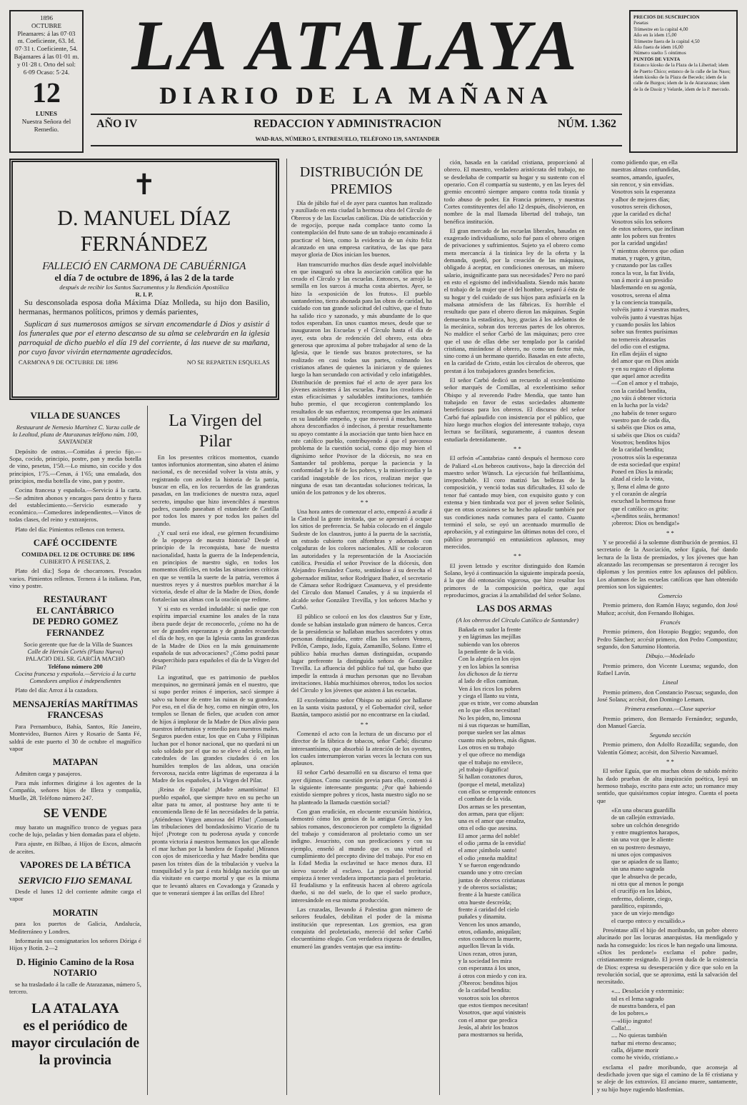1896
OCTUBRE
Pleamares: á las 07·03 m. Coeficiente, 63. Id. 07·31 t. Coeficiente, 54. Bajamares á las 01·01 m. y 01·28 t. Orto del sol: 6·09 Ocaso: 5·24.
12
LUNES
Nuestra Señora del Remedio.
LA ATALAYA
DIARIO DE LA MAÑANA
AÑO IV REDACCION Y ADMINISTRACION
WAD-RAS, NÚMERO 5, ENTRESUELO, TELÉFONO 139, SANTANDER NÚM. 1.362
PRECIOS DE SUSCRIPCION
Pesetas
Trimestre en la capital 4,00
Año en la idem 15,00
Trimestre fuera de la capital 4,50
Año fuera de idem 16,00
Número suelto 5 céntimos
PUNTOS DE VENTA
Estanco kiosko de la Plaza de la Libertad; idem de Puerto Chico; estanco de la calle de las Naos; idem kiosko de la Plaza de Becedo; idem de la calle de Burgos; idem de la de Atarazanas; idem de la de Daoiz y Velarde, idem de la P. mercado.
✝
D. MANUEL DÍAZ FERNÁNDEZ
FALLECIÓ EN CARMONA DE CABUÉRNIGA
el día 7 de octubre de 1896, á las 2 de la tarde
después de recibir los Santos Sacramentos y la Bendición Apostólica
R. I. P.
Su desconsolada esposa doña Máxima Díaz Molleda, su hijo don Basilio, hermanas, hermanos políticos, primos y demás parientes,
Suplican á sus numerosos amigos se sirvan encomendarle á Dios y asistir á los funerales que por el eterno descanso de su alma se celebrarán en la iglesia parroquial de dicho pueblo el día 19 del corriente, á las nueve de su mañana, por cuyo favor vivirán eternamente agradecidos.
CARMONA 9 DE OCTUBRE DE 1896 NO SE REPARTEN ESQUELAS
VILLA DE SUANCES
Restaurant de Nemesio Martínez C. Yarza calle de la Lealtad, plaza de Atarazanas teléfono núm. 100, SANTANDER
Depósito de ostras.—Comidas á precio fijo.—Sopa, cocido, principio, postre, pan y media botella de vino, pesetas, 1'50.—Lo mismo, sin cocido y dos principios, 1'75.—Cenas, á 1'65; una ensalada, dos principios, media botella de vino, pan y postre.
Cocina francesa y española.—Servicio á la carta.—Se admiten abonos y encargos para dentro y fuera del establecimiento.—Servicio esmerado y económico.—Comedores independientes.—Vinos de todas clases, del reino y extranjeros.
Plato del día: Pimientos rellenos con ternera.
CAFÉ OCCIDENTE
COMIDA DEL 12 DE OCTUBRE DE 1896
CUBIERTO Á PESETAS, 2.
Plato del día:] Sopa de chocarrones. Pescados varios. Pimientos rellenos. Ternera á la italiana. Pan, vino y postre.
RESTAURANT
EL CANTÁBRICO
DE PEDRO GOMEZ FERNANDEZ
Socio gerente que fue de la Villa de Suances
Calle de Hernán Cortés (Plaza Nueva)
PALACIO DEL SR. GARCÍA MACHO
Teléfono número 200
Cocina francesa y española.—Servicio á la carta Comedores amplios é independientes
Plato del día: Arroz á la cazadora.
MENSAJERÍAS MARÍTIMAS FRANCESAS
Para Pernambuco, Bahía, Santos, Río Janeiro, Montevideo, Buenos Aires y Rosario de Santa Fé, saldrá de este puerto el 30 de octubre el magnífico vapor
MATAPAN
Admiten carga y pasajeros.
Para más informes dirigirse á los agentes de la Compañía, señores hijos de Illera y compañía, Muelle, 28. Teléfono número 247.
SE VENDE
muy barato un magnífico tronco de yeguas para coche de lujo, peladas y bien domadas para el objeto.
Para ajuste, en Bilbao, á Hijos de Escos, almacén de aceites.
VAPORES DE LA BÉTICA
SERVICIO FIJO SEMANAL
Desde el lunes 12 del corriente admite carga el vapor
MORATIN
para los puertos de Galicia, Andalucía, Mediterráneo y Londres.
Informarán sus consignatarios los señores Dóriga é Hijos y Botín. 2—2
D. Higinio Camino de la Rosa
NOTARIO
se ha trasladado á la calle de Atarazanas, número 5, tercero.
LA ATALAYA
es el periódico de mayor circulación de la provincia
La Virgen del Pilar
En los presentes críticos momentos, cuando tantos infortunios atormentan, sino abaten el ánimo nacional, es de necesidad volver la vista atrás, y registrando con avidez la historia de la patria, buscar en ella, en los recuerdos de las grandezas pasadas, en las tradiciones de nuestra raza, aquel secreto, impulso que hizo invencibles á nuestros padres, cuando paseaban el estandarte de Castilla por todos los mares y por todos los países del mundo.
¿Y cual será ese ideal, ese gérmen fecundísimo de la epopeya de nuestra historia? Desde el principio de la reconquista, base de nuestra nacionalidad, hasta la guerra de la Independencia, en principios de nuestro siglo, en todos los momentos difíciles, en todas las situaciones críticas en que se ventila la suerte de la patria, veremos á nuestros reyes y á nuestros pueblos marchar á la victoria, desde el altar de la Madre de Dios, donde fortalecían sus almas con la oración que redime.
Y si esto es verdad indudable: si nadie que con espíritu imparcial examine los anales de la raza ibera puede dejar de reconocerlo, ¿cómo no ha de ser de grandes esperanzas y de grandes recuerdos el día de hoy, en que la Iglesia canta las grandezas de la Madre de Dios en la más genuinamente española de sus advocaciones? ¿Cómo podrá pasar desapercibido para españoles el día de la Virgen del Pilar?
La ingratitud, que es patrimonio de pueblos mezquinos, no germinará jamás en el nuestro, que si supo perder reinos é imperios, sacó siempre á salvo su honor de entre las ruinas de su grandeza. Por eso, en el día de hoy, como en ningún otro, los templos se llenan de fieles, que acuden con amor de hijos á implorar de la Madre de Dios alivio para nuestros infortunios y remedio para nuestros males. Seguros pueden estar, los que en Cuba y Filipinas luchan por el honor nacional, que no quedará ni un solo soldado por el que no se eleve al cielo, en las catedrales de las grandes ciudades ó en los humildes templos de las aldeas, una oración fervorosa, nacida entre lágrimas de esperanza á la Madre de los españoles, á la Virgen del Pilar.
¡Reina de España! ¡Madre amantísima! El pueblo español, que siempre tuvo en su pecho un altar para tu amor, al postrarse hoy ante ti te encomienda lleno de fé las necesidades de la patria. ¡Atiéndenos Virgen amorosa del Pilar! ¡Consuela las tribulaciones del bondadosísimo Vicario de tu hijo! ¡Protege con tu poderosa ayuda y concede pronta victoria á nuestros hermanos los que allende el mar luchan por la bandera de España! ¡Míranos con ojos de misericordia y haz Madre bendita que pasen los tristes días de la tribulación y vuelva la tranquilidad y la paz á esta hidalga nación que un día visitaste en cuerpo mortal y que es la misma que te levantó altares en Covadonga y Granada y que te venerará siempre á las orillas del Ebro!
DISTRIBUCIÓN DE PREMIOS
Día de júbilo fué el de ayer para cuantos han realizado y auxiliado en esta ciudad la hermosa obra del Círculo de Obreros y de las Escuelas católicas. Día de satisfacción y de regocijo, porque nada complace tanto como la contemplación del fruto sano de un trabajo encaminado á practicar el bien, como la evidencia de un éxito feliz alcanzado en una empresa caritativa, de las que para mayor gloria de Dios inician los buenos.
Han transcurrido muchos días desde aquel inolvidable en que inauguró su obra la asociación católica que ha creado el Círculo y las escuelas. Entonces, se arrojó la semilla en los surcos á mucha costa abiertos. Ayer, se hizo la «exposición de los frutos». El pueblo santanderino, tierra abonada para las obras de caridad, ha cuidado con tan grande solicitud del cultivo, que el fruto ha salido rico y sazonado, y más abundante de lo que todos esperaban. En unos cuantos meses, desde que se inauguraron las Escuelas y el Círculo hasta el día de ayer, esta obra de redención del obrero, esta obra generosa que aproxima al pobre trabajador al seno de la Iglesia, que le tiende sus brazos protectores, se ha realizado en casi todas sus partes, colmando los cristianos afanes de quienes la iniciaron y de quienes luego la han secundado con actividad y celo infatigables. Distribución de premios fué el acto de ayer para los jóvenes asistentes á las escuelas. Para los creadores de estas eficacísimas y saludables instituciones, también hubo premio, el que recogieron contemplando los resultados de sus esfuerzos; recompensa que les animará en su laudable empeño, y que moverá á muchos, hasta ahora desconfiados ó indecisos, á prestar resueltamente su apoyo constante á la asociación que tanto bien hace en este católico pueblo, contribuyendo á que el pavoroso problema de la cuestión social, como dijo muy bien el dignísimo señor Provisor de la diócesis, no sea en Santander tal problema, porque la paciencia y la conformidad y la fé de los pobres, y la misericordia y la caridad inagotable de los ricos, realizan mejor que ninguna de esas tan decantadas soluciones teóricas, la unión de los patronos y de los obreros.
* *
Una hora antes de comenzar el acto, empezó á acudir á la Catedral la gente invitada, que se apresuró á ocupar los sitios de preferencia. Se había colocado en el ángulo Sudeste de los claustros, junto á la puerta de la sacristía, un estrado cubierto con alfombras y adornado con colgaduras de los colores nacionales. Allí se colocaron las autoridades y la representación de la Asociación católica. Presidía el señor Provisor de la diócesis, don Alejandro Fernández Cueto, sentándose á su derecha el gobernador militar, señor Rodríguez Ibañez, el secretario de Cámara señor Rodríguez Casanueva, y el presidente del Círculo don Manuel Canales, y á su izquierda el alcalde señor González Trevilla, y los señores Macho y Carbó.
El público se colocó en los dos claustros Sur y Este, donde se habían instalado gran número de bancos. Cerca de la presidencia se hallaban muchos sacerdotes y otras personas distinguidas, entre ellas los señores Venero, Pellón, Campo, Jado, Eguía, Zamanillo, Solano. Entre el público había muchas damas distinguidas, ocupando lugar preferente la distinguida señora de González Trevilla. La afluencia del público fué tal, que hubo que impedir la entrada á muchas personas que no llevaban invitaciones. Había muchísimos obreros, todos los socios del Círculo y los jóvenes que asisten á las escuelas.
El excelentísimo señor Obispo no asistió por hallarse en la santa visita pastoral, y el Gobernador civil, señor Baztán, tampoco asistió por no encontrarse en la ciudad.
* *
Comenzó el acto con la lectura de un discurso por el director de la fábrica de tabacos, señor Carbó; discurso interesantísimo, que absorbió la atención de los oyentes, los cuales interrumpieron varias veces la lectura con sus aplausos.
El señor Carbó desarrolló en su discurso el tema que ayer dijimos. Como cuestión previa para ello, contestó á la siguiente interesante pregunta: ¿Por qué habiendo existido siempre pobres y ricos, hasta nuestro siglo no se ha planteado la llamada cuestión social?
Con gran erudición, en elocuente excursión histórica, demostró cómo los genios de la antigua Grecia, y los sabios romanos, desconocieron por completo la dignidad del trabajo y consideraron al proletario como un ser indigno. Jesucristo, con sus predicaciones y con su ejemplo, enseñó al mundo que es una virtud el cumplimiento del precepto divino del trabajo. Por eso en la Edad Media la esclavitud se hace menos dura. El siervo sucede al esclavo. La propiedad territorial empieza á tener verdadera importancia para el proletario. El feudalismo y la enfiteusis hacen al obrero agrícola dueño, si no del suelo, de lo que el suelo produce, interesándole en esa misma producción.
Las cruzadas, llevando á Palestina gran número de señores feudales, debilitan el poder de la misma institución que representan. Los gremios, esa gran conquista del proletariado, mereció del señor Carbó elocuentísimo elogio. Con verdadera riqueza de detalles, enumeró las grandes ventajas que esa institu-
ción, basada en la caridad cristiana, proporcionó al obrero. El maestro, verdadero aristócrata del trabajo, no se desdeñaba de compartir su hogar y su sustento con el operario. Con él compartía su sustento, y en las leyes del gremio encontró siempre amparo contra toda tiranía y todo abuso de poder. En Francia primero, y nuestras Cortes constituyentes del año 12 después, disolvieron, en nombre de la mal llamada libertad del trabajo, tan benéfica institución.
El gran mercado de las escuelas liberales, basadas en exagerado individualismo, solo fué para el obrero origen de privaciones y sufrimientos. Sujeto ya el obrero como mera mercancía á la tiránica ley de la oferta y la demanda, quedó, por la creación de las máquinas, obligado á aceptar, en condiciones onerosas, un mísero salario, insignificante para sus necesidades? Pero no paró en esto el egoismo del individualista. Siendo más barato el trabajo de la mujer que el del hombre, separó á ésta de su hogar y del cuidado de sus hijos para asfixiarla en la malsana atmósfera de las fábricas. Es horrible el resultado que para el obrero dieron las máquinas. Según demuestra la estadística, hoy, gracias á los adelantos de la mecánica, sobran dos terceras partes de los obreros. No maldice el señor Carbó de las máquinas; pero cree que el uso de ellas debe ser templado por la caridad cristiana, mirándose al obrero, no como un factor más, sino como á un hermano querido. Basadas en este afecto, en la caridad de Cristo, están los círculos de obreros, que prestan á los trabajadores grandes beneficios.
El señor Carbó dedicó un recuerdo al excelentísimo señor marqués de Comillas, al excelentísimo señor Obispo y al reverendo Padre Mendía, que tanto han trabajado en favor de estas sociedades altamente beneficiosas para los obreros. El discurso del señor Carbó fué aplaudido con insistencia por el público, que hizo luego muchos elogios del interesante trabajo, cuya lectura se facilitará, seguramente, á cuantos desean estudiarla detenidamente.
* *
El orfeón «Cantabria» cantó después el hermoso coro de Paliard «Los hebreos cautivos», bajo la dirección del maestro señor Wünsch. La ejecución fué brillantísima, irreprochable. El coro matizó las bellezas de la composición, y venció todas sus dificultades. El solo de tenor fué cantado muy bien, con exquisito gusto y con extensa y bien timbrada voz por el joven señor Solinís, que en otras ocasiones se ha hecho aplaudir también por sus condiciones nada comunes para el canto. Cuanto terminó el solo, se oyó un acentuado murmullo de aprobación, y al extinguirse las últimas notas del coro, el público prorrumpió en entusiásticos aplausos, muy merecidos.
* *
El joven letrado y escritor distinguido don Ramón Solano, leyó á continuación la siguiente inspirada poesía, á la que dió entonación vigorosa, que hizo resaltar los primores de la composición poética, que aquí reproducimos, gracias á la amabilidad del señor Solano.
LAS DOS ARMAS
(A los obreros del Círculo Católico de Santander)
Bañada en sudor la frente
y en lágrimas las mejillas
subiendo van los obreros
la pendiente de la vida.
Con la alegría en los ojos
y en los labios la sonrisa
los dichosos de la tierra
al lado de ellos caminan.
Ven á los ricos los pobres
y ciega el llanto su vista,
¡que es triste, ver como abundan
en lo que ellos necesitan!
No les piden, no, limosna
ni á sus riquezas se humillan,
porque suelen ser las almas
cuanto más pobres, más dignas.
Los otros en su trabajo
y el que ofrece no mendiga
que el trabajo no envilece,
¡el trabajo dignifica!
Si hallan corazones duros,
(porque el metal, metaliza)
con ellos se emprende entonces
el combate de la vida.
Dos armas se les presentan,
dos armas, para que elijan:
una es el amor que ensalza,
otra el odio que asesina.
El amor ¡arma del noble!
el odio ¡arma de la envidia!
el amor ¡símbolo santo!
el odio ¡enseña maldita!
Y se fueron engendrando
cuando uno y otro crecían
juntas de obreros cristianas
y de obreros socialistas;
frente á la hueste católica
otra hueste descreída;
frente á caridad del cielo
puñales y dinamita.
Vencen los unos amando,
otros, odiando, aniquilan;
estos conducen la muerte,
aquellos llevan la vida.
Unos rezan, otros juran,
y la sociedad les mira
con esperanza á los unos,
á otros con miedo y con ira.
¡Obreros: benditos hijos
de la caridad bendita:
vosotros sois los obreros
que estos tiempos necesitan!
Vosotros, que aquí vinisteis
con el amor que predica
Jesús, al abrir los brazos
para mostrarnos su herida,
como pidiendo que, en ella
nuestras almas confundidas,
seamos, amando, iguales,
sin rencor, y sin envidias.
Vosotros sois la esperanza
y albor de mejores días;
vosotros sereis dichosos,
¡que la caridad es dicha!
Vosotros sóis los señores
de estos señores, que inclinan
ante los pobres sus frentes
por la caridad ungidas!
Y mientras obreros que odian
matan, y rugen, y gritan,
y cruzando por las calles
ronca la voz, la faz lívida,
van á morir á un presidio
blasfemando en su agonía,
vosotros, serena el alma
y la conciencia tranquila,
volvéis junto á vuestras madres,
volvéis junto á vuestras hijas
y cuando posáis los labios
sobre sus frentes purísimas
no temereis abrasarlas
del odio con el estigma.
En ellas dejáis el signo
del amor que en Dios anida
y en su regazo el diploma
que aquel amor acredita
—Con el amor y el trabajo,
con la caridad bendita,
¿no váis á obtener victoria
en la lucha por la vida?
¿no habéis de tener seguro
vuestro pan de cada día,
si sabéis que Dios os ama,
si sabéis que Dios os cuida?
Vosotros; benditos hijos
de la caridad bendita;
¡vosotros sóis la esperanza
de esta sociedad que expira!
Poned en Dios la mirada;
alzad al cielo la vista,
y, llena el alma de gozo
y el corazón de alegría
escuchad la hermosa frase
que el católico os grita:
«¡benditos seáis, hermanos!
¡obreros: Dios os bendiga!»
* *
Y se procedió á la solemne distribución de premios. El secretario de la Asociación, señor Eguía, fué dando lectura de la lista de premiados, y los jóvenes que han alcanzado las recompensas se presentaron á recoger los diplomas y los premios entre los aplausos del público. Los alumnos de las escuelas católicas que han obtenido premios son los siguientes:
Comercio
Premio primero, don Ramón Haya; segundo, don José Muñoz; accésit, don Fernando Bohigas.
Francés
Premio primero, don Horapio Boggio; segundo, don Pedro Sánchez; accésit primero, don Pedro Compostizo; segundo, don Saturnino Hontoria.
Dibujo.—Modelado
Premio primero, don Vicente Luesma; segundo, don Rafael Lavín.
Lineal
Premio primero, don Constancio Pascua; segundo, don José Solana; accésit, don Domingo Lemam.
Primera enseñanza.—Clase superior
Premio primero, don Bernardo Fernández; segundo, don Manuel García.
Segunda sección
Premio primero, don Adolfo Rozadilla; segundo, don Valentín Gómez; accésit, don Silverio Navamuel.
* *
El señor Eguía, que en muchas obras de subido mérito ha dado pruebas de alta inspiración poética, leyó un hermoso trabajo, escrito para este acto; un romance muy sentido, que quisiéramos copiar íntegro. Cuenta el poeta que
«En una obscura guardilla
de un callejón extraviado.
sobre un colchón denegrido
y entre mugrientos harapos,
sin una voz que le aliente
en su postrero desmayo,
ni unos ojos compasivos
que se apiaden de su llanto;
sin una mano sagrada
que le absuelva de pecado,
ni otra que al menos le ponga
el crucifijo en los labios,
enfermo, doliente, ciego,
paralítico, espirando,
yace de un viejo mendigo
el cuerpo enteco y escuálido.»
Preséntase allí el hijo del moribundo, un pobre obrero alucinado por las locuras anarquistas. Ha mendigado y nada ha conseguido: los ricos le han negado una limosna. «Dios les perdone!» exclama el pobre padre, cristianamente resignado. El joven duda de la existencia de Dios: expresa su desesperación y dice que solo en la revolución social, que se aproxima, está la salvación del necesitado.
«.... Desolación y exterminio:
tal es el lema sagrado
de nuestra bandera, el pan
de los pobres.»
—«Hijo ingrato!
Calla!...
.... No quieras también
turbar mi eterno descanso;
calla, déjame morir
como he vivido, cristiano.»
exclama el padre moribundo, que aconseja al desdichado joven que siga el camino de la fé cristiana y se aleje de los extravíos. El anciano muere, santamente, y su hijo huye rugiendo blasfemias.